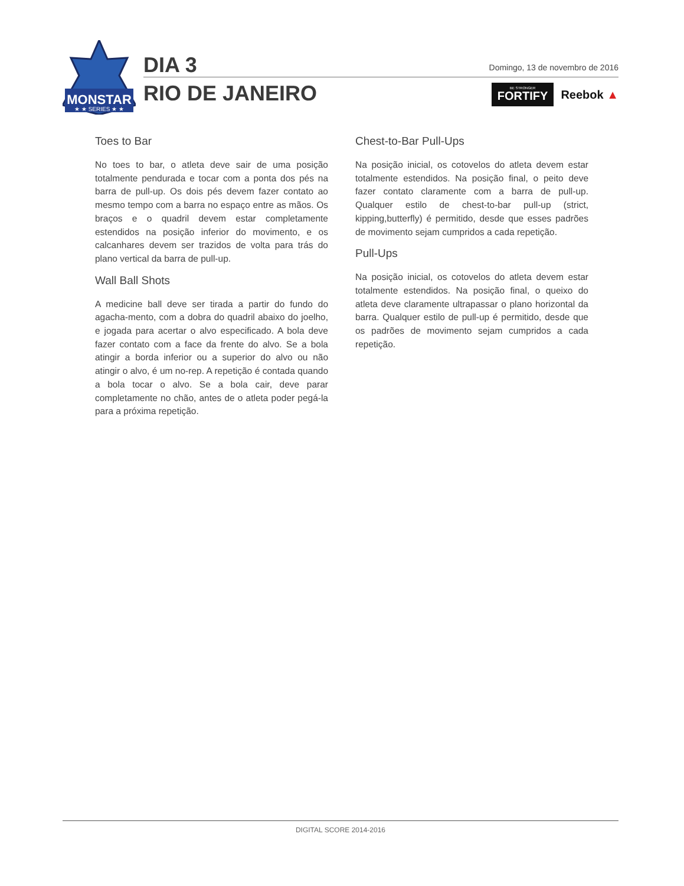MONSTAR
★ ★ SERIES ★ ★
DIA 3
RIO DE JANEIRO
Domingo, 13 de novembro de 2016
BE STRONGER
FORTIFY
Reebok ▲
Toes to Bar
No toes to bar, o atleta deve sair de uma posição totalmente pendurada e tocar com a ponta dos pés na barra de pull-up. Os dois pés devem fazer contato ao mesmo tempo com a barra no espaço entre as mãos. Os braços e o quadril devem estar completamente estendidos na posição inferior do movimento, e os calcanhares devem ser trazidos de volta para trás do plano vertical da barra de pull-up.
Wall Ball Shots
A medicine ball deve ser tirada a partir do fundo do agacha-mento, com a dobra do quadril abaixo do joelho, e jogada para acertar o alvo especificado. A bola deve fazer contato com a face da frente do alvo. Se a bola atingir a borda inferior ou a superior do alvo ou não atingir o alvo, é um no-rep. A repetição é contada quando a bola tocar o alvo. Se a bola cair, deve parar completamente no chão, antes de o atleta poder pegá-la para a próxima repetição.
Chest-to-Bar Pull-Ups
Na posição inicial, os cotovelos do atleta devem estar totalmente estendidos. Na posição final, o peito deve fazer contato claramente com a barra de pull-up. Qualquer estilo de chest-to-bar pull-up (strict, kipping,butterfly) é permitido, desde que esses padrões de movimento sejam cumpridos a cada repetição.
Pull-Ups
Na posição inicial, os cotovelos do atleta devem estar totalmente estendidos. Na posição final, o queixo do atleta deve claramente ultrapassar o plano horizontal da barra. Qualquer estilo de pull-up é permitido, desde que os padrões de movimento sejam cumpridos a cada repetição.
DIGITAL SCORE 2014-2016